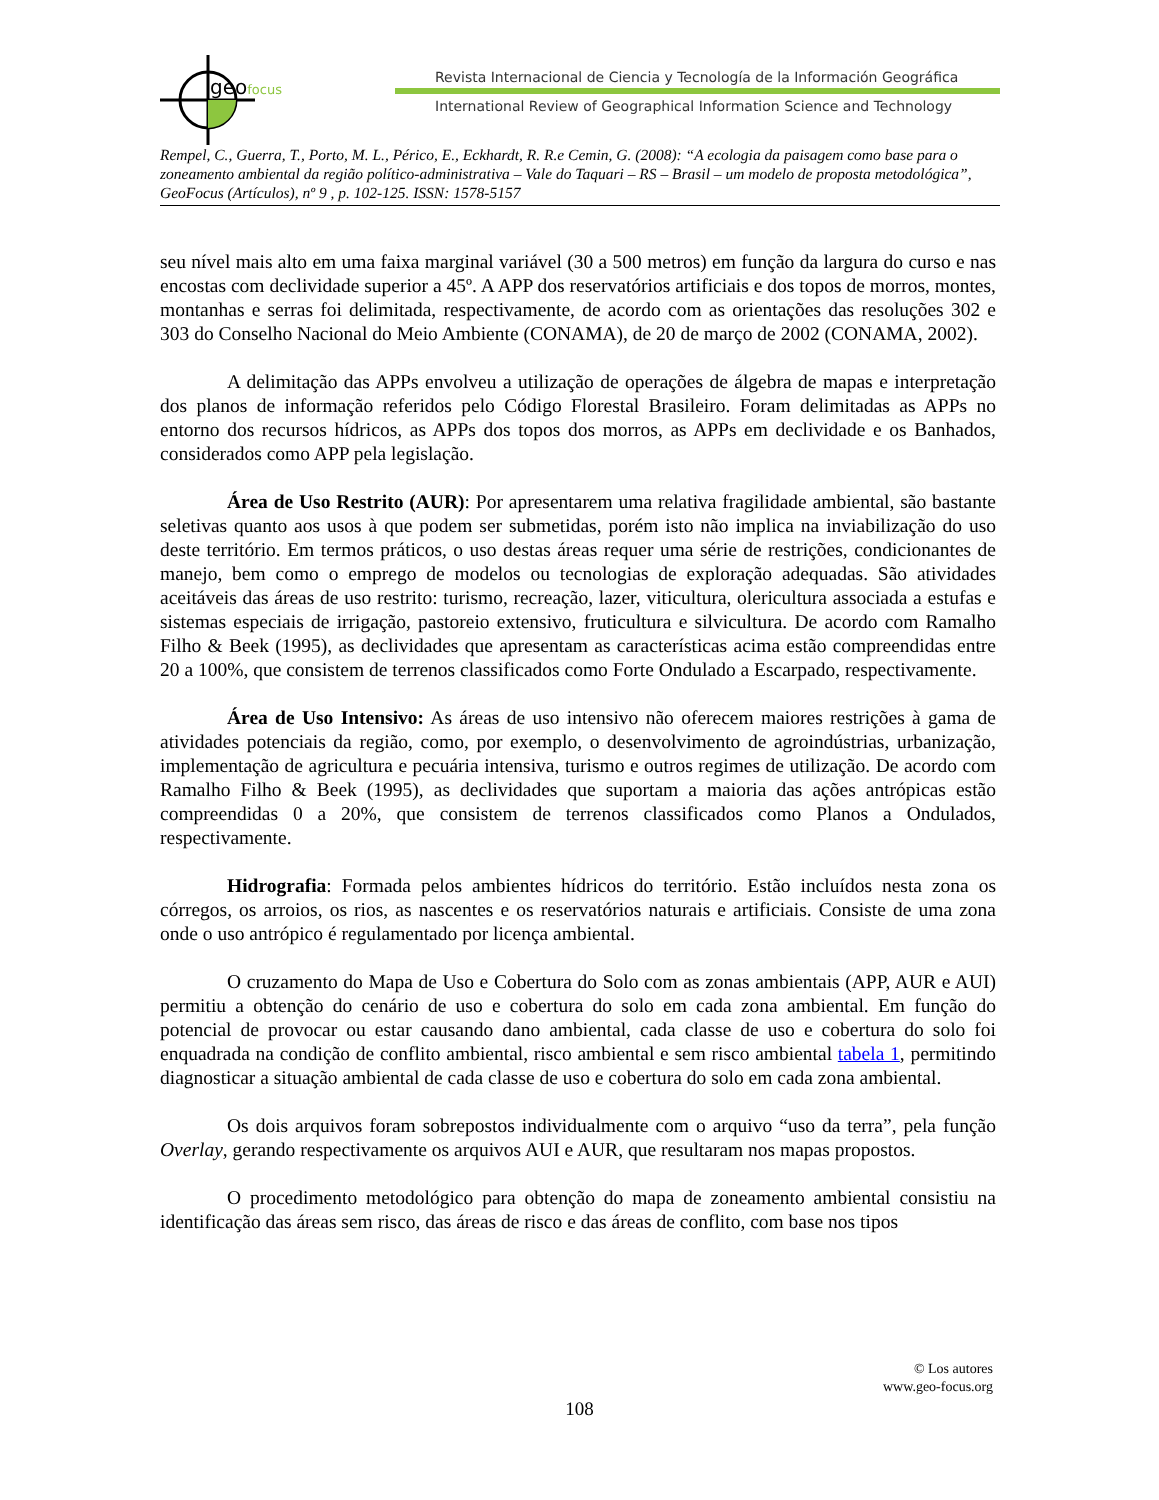geofocus
Revista Internacional de Ciencia y Tecnología de la Información Geográfica
International Review of Geographical Information Science and Technology
Rempel, C., Guerra, T., Porto, M. L., Périco, E., Eckhardt, R. R.e Cemin, G. (2008): “A ecologia da paisagem como base para o zoneamento ambiental da região político-administrativa – Vale do Taquari – RS – Brasil – um modelo de proposta metodológica”, GeoFocus (Artículos), nº 9 , p. 102-125. ISSN: 1578-5157
seu nível mais alto em uma faixa marginal variável (30 a 500 metros) em função da largura do curso e nas encostas com declividade superior a 45º. A APP dos reservatórios artificiais e dos topos de morros, montes, montanhas e serras foi delimitada, respectivamente, de acordo com as orientações das resoluções 302 e 303 do Conselho Nacional do Meio Ambiente (CONAMA), de 20 de março de 2002 (CONAMA, 2002).
A delimitação das APPs envolveu a utilização de operações de álgebra de mapas e interpretação dos planos de informação referidos pelo Código Florestal Brasileiro. Foram delimitadas as APPs no entorno dos recursos hídricos, as APPs dos topos dos morros, as APPs em declividade e os Banhados, considerados como APP pela legislação.
Área de Uso Restrito (AUR): Por apresentarem uma relativa fragilidade ambiental, são bastante seletivas quanto aos usos à que podem ser submetidas, porém isto não implica na inviabilização do uso deste território. Em termos práticos, o uso destas áreas requer uma série de restrições, condicionantes de manejo, bem como o emprego de modelos ou tecnologias de exploração adequadas. São atividades aceitáveis das áreas de uso restrito: turismo, recreação, lazer, viticultura, olericultura associada a estufas e sistemas especiais de irrigação, pastoreio extensivo, fruticultura e silvicultura. De acordo com Ramalho Filho & Beek (1995), as declividades que apresentam as características acima estão compreendidas entre 20 a 100%, que consistem de terrenos classificados como Forte Ondulado a Escarpado, respectivamente.
Área de Uso Intensivo: As áreas de uso intensivo não oferecem maiores restrições à gama de atividades potenciais da região, como, por exemplo, o desenvolvimento de agroindústrias, urbanização, implementação de agricultura e pecuária intensiva, turismo e outros regimes de utilização. De acordo com Ramalho Filho & Beek (1995), as declividades que suportam a maioria das ações antrópicas estão compreendidas 0 a 20%, que consistem de terrenos classificados como Planos a Ondulados, respectivamente.
Hidrografia: Formada pelos ambientes hídricos do território. Estão incluídos nesta zona os córregos, os arroios, os rios, as nascentes e os reservatórios naturais e artificiais. Consiste de uma zona onde o uso antrópico é regulamentado por licença ambiental.
O cruzamento do Mapa de Uso e Cobertura do Solo com as zonas ambientais (APP, AUR e AUI) permitiu a obtenção do cenário de uso e cobertura do solo em cada zona ambiental. Em função do potencial de provocar ou estar causando dano ambiental, cada classe de uso e cobertura do solo foi enquadrada na condição de conflito ambiental, risco ambiental e sem risco ambiental tabela 1, permitindo diagnosticar a situação ambiental de cada classe de uso e cobertura do solo em cada zona ambiental.
Os dois arquivos foram sobrepostos individualmente com o arquivo “uso da terra”, pela função Overlay, gerando respectivamente os arquivos AUI e AUR, que resultaram nos mapas propostos.
O procedimento metodológico para obtenção do mapa de zoneamento ambiental consistiu na identificação das áreas sem risco, das áreas de risco e das áreas de conflito, com base nos tipos
© Los autores
www.geo-focus.org
108